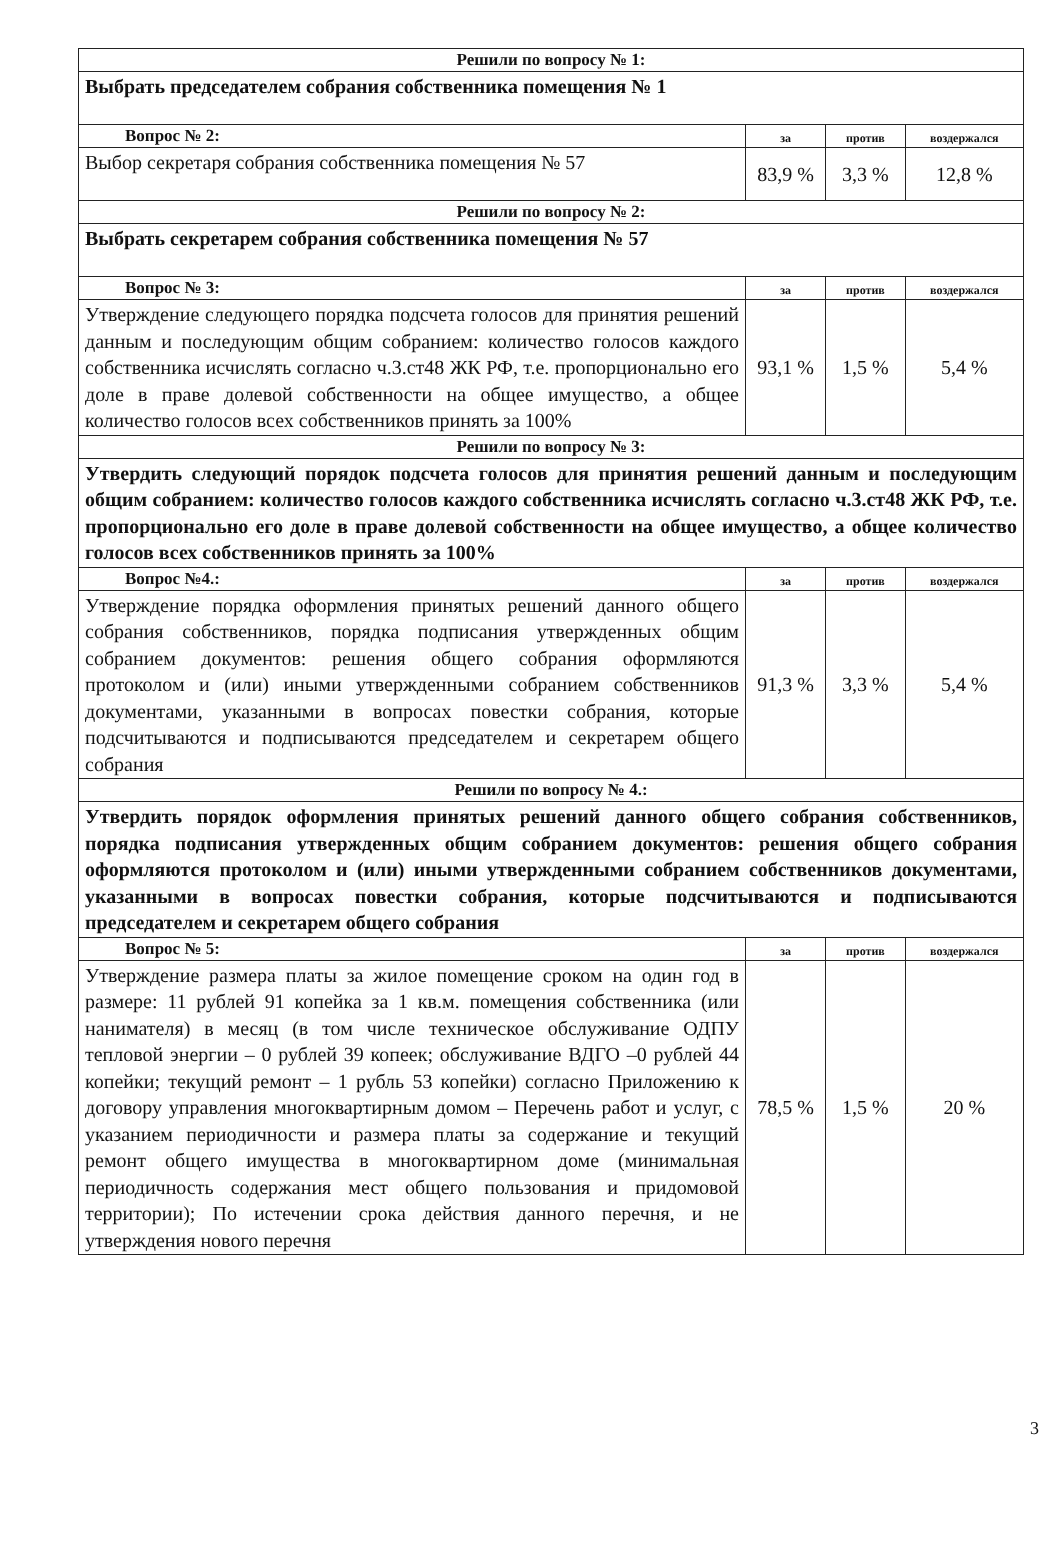| Решили по вопросу № 1: | | | |
| Выбрать председателем собрания собственника помещения № 1 | | | |
| Вопрос № 2: | за | против | воздержался |
| Выбор секретаря собрания собственника помещения № 57 | 83,9 % | 3,3 % | 12,8 % |
| Решили по вопросу № 2: | | | |
| Выбрать секретарем собрания собственника помещения № 57 | | | |
| Вопрос № 3: | за | против | воздержался |
| Утверждение следующего порядка подсчета голосов для принятия решений данным и последующим общим собранием: количество голосов каждого собственника исчислять согласно ч.3.ст48 ЖК РФ, т.е. пропорционально его доле в праве долевой собственности на общее имущество, а общее количество голосов всех собственников принять за 100% | 93,1 % | 1,5 % | 5,4 % |
| Решили по вопросу № 3: | | | |
| Утвердить следующий порядок подсчета голосов для принятия решений данным и последующим общим собранием: количество голосов каждого собственника исчислять согласно ч.3.ст48 ЖК РФ, т.е. пропорционально его доле в праве долевой собственности на общее имущество, а общее количество голосов всех собственников принять за 100% | | | |
| Вопрос №4.: | за | против | воздержался |
| Утверждение порядка оформления принятых решений данного общего собрания собственников, порядка подписания утвержденных общим собранием документов: решения общего собрания оформляются протоколом и (или) иными утвержденными собранием собственников документами, указанными в вопросах повестки собрания, которые подсчитываются и подписываются председателем и секретарем общего собрания | 91,3 % | 3,3 % | 5,4 % |
| Решили по вопросу № 4.: | | | |
| Утвердить порядок оформления принятых решений данного общего собрания собственников, порядка подписания утвержденных общим собранием документов: решения общего собрания оформляются протоколом и (или) иными утвержденными собранием собственников документами, указанными в вопросах повестки собрания, которые подсчитываются и подписываются председателем и секретарем общего собрания | | | |
| Вопрос № 5: | за | против | воздержался |
| Утверждение размера платы за жилое помещение сроком на один год в размере: 11 рублей 91 копейка за 1 кв.м. помещения собственника (или нанимателя) в месяц (в том числе техническое обслуживание ОДПУ тепловой энергии – 0 рублей 39 копеек; обслуживание ВДГО –0 рублей 44 копейки; текущий ремонт – 1 рубль 53 копейки) согласно Приложению к договору управления многоквартирным домом – Перечень работ и услуг, с указанием периодичности и размера платы за содержание и текущий ремонт общего имущества в многоквартирном доме (минимальная периодичность содержания мест общего пользования и придомовой территории); По истечении срока действия данного перечня, и не утверждения нового перечня | 78,5 % | 1,5 % | 20 % |
3